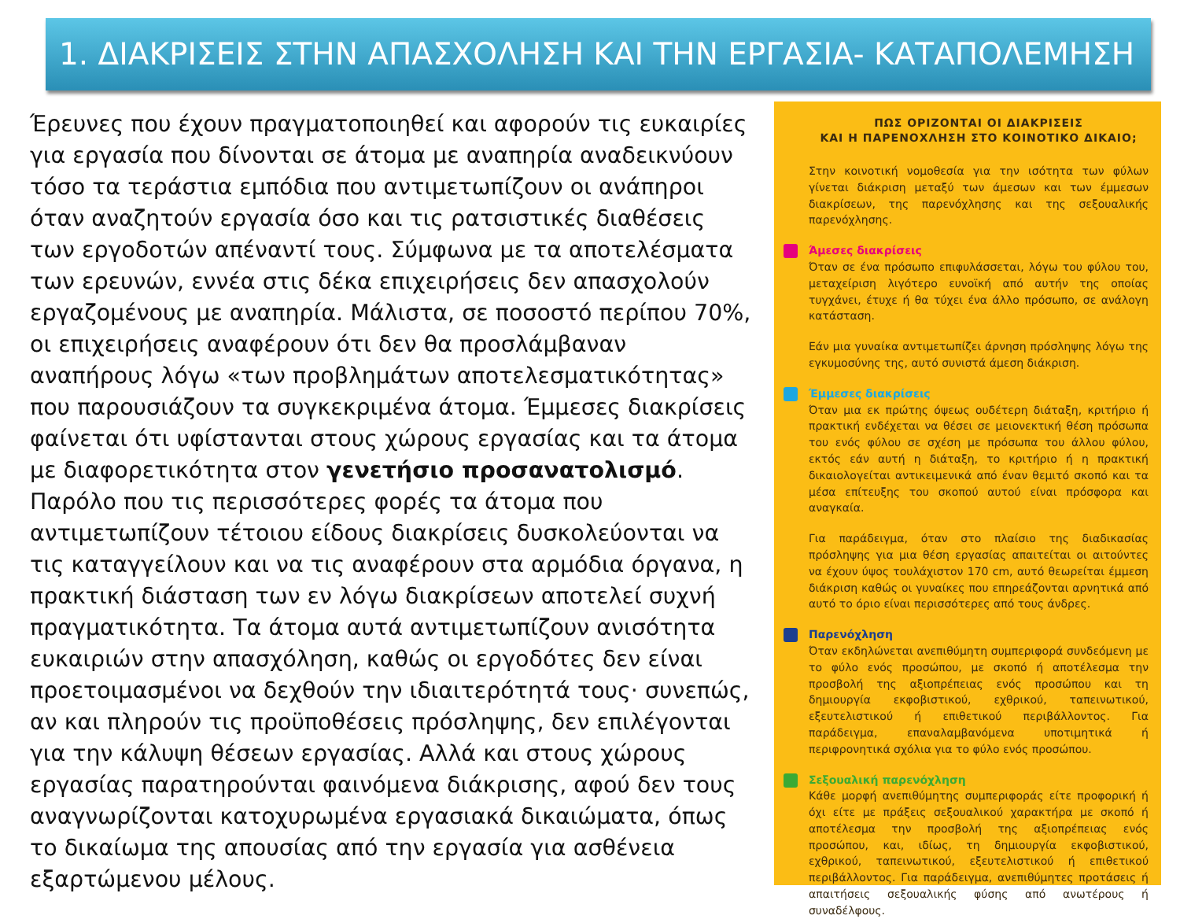1. ΔΙΑΚΡΙΣΕΙΣ ΣΤΗΝ ΑΠΑΣΧΟΛΗΣΗ ΚΑΙ ΤΗΝ ΕΡΓΑΣΙΑ- ΚΑΤΑΠΟΛΕΜΗΣΗ
Έρευνες που έχουν πραγματοποιηθεί και αφορούν τις ευκαιρίες για εργασία που δίνονται σε άτομα με αναπηρία αναδεικνύουν τόσο τα τεράστια εμπόδια που αντιμετωπίζουν οι ανάπηροι όταν αναζητούν εργασία όσο και τις ρατσιστικές διαθέσεις των εργοδοτών απέναντί τους. Σύμφωνα με τα αποτελέσματα των ερευνών, εννέα στις δέκα επιχειρήσεις δεν απασχολούν εργαζομένους με αναπηρία. Μάλιστα, σε ποσοστό περίπου 70%, οι επιχειρήσεις αναφέρουν ότι δεν θα προσλάμβαναν αναπήρους λόγω «των προβλημάτων αποτελεσματικότητας» που παρουσιάζουν τα συγκεκριμένα άτομα. Έμμεσες διακρίσεις φαίνεται ότι υφίστανται στους χώρους εργασίας και τα άτομα με διαφορετικότητα στον γενετήσιο προσανατολισμό. Παρόλο που τις περισσότερες φορές τα άτομα που αντιμετωπίζουν τέτοιου είδους διακρίσεις δυσκολεύονται να τις καταγγείλουν και να τις αναφέρουν στα αρμόδια όργανα, η πρακτική διάσταση των εν λόγω διακρίσεων αποτελεί συχνή πραγματικότητα. Τα άτομα αυτά αντιμετωπίζουν ανισότητα ευκαιριών στην απασχόληση, καθώς οι εργοδότες δεν είναι προετοιμασμένοι να δεχθούν την ιδιαιτερότητά τους· συνεπώς, αν και πληρούν τις προϋποθέσεις πρόσληψης, δεν επιλέγονται για την κάλυψη θέσεων εργασίας. Αλλά και στους χώρους εργασίας παρατηρούνται φαινόμενα διάκρισης, αφού δεν τους αναγνωρίζονται κατοχυρωμένα εργασιακά δικαιώματα, όπως το δικαίωμα της απουσίας από την εργασία για ασθένεια εξαρτώμενου μέλους.
ΠΩΣ ΟΡΙΖΟΝΤΑΙ ΟΙ ΔΙΑΚΡΙΣΕΙΣ
ΚΑΙ Η ΠΑΡΕΝΟΧΛΗΣΗ ΣΤΟ ΚΟΙΝΟΤΙΚΟ ΔΙΚΑΙΟ;
Στην κοινοτική νομοθεσία για την ισότητα των φύλων γίνεται διάκριση μεταξύ των άμεσων και των έμμεσων διακρίσεων, της παρενόχλησης και της σεξουαλικής παρενόχλησης.
Άμεσες διακρίσεις
Όταν σε ένα πρόσωπο επιφυλάσσεται, λόγω του φύλου του, μεταχείριση λιγότερο ευνοϊκή από αυτήν της οποίας τυγχάνει, έτυχε ή θα τύχει ένα άλλο πρόσωπο, σε ανάλογη κατάσταση.
Εάν μια γυναίκα αντιμετωπίζει άρνηση πρόσληψης λόγω της εγκυμοσύνης της, αυτό συνιστά άμεση διάκριση.
Έμμεσες διακρίσεις
Όταν μια εκ πρώτης όψεως ουδέτερη διάταξη, κριτήριο ή πρακτική ενδέχεται να θέσει σε μειονεκτική θέση πρόσωπα του ενός φύλου σε σχέση με πρόσωπα του άλλου φύλου, εκτός εάν αυτή η διάταξη, το κριτήριο ή η πρακτική δικαιολογείται αντικειμενικά από έναν θεμιτό σκοπό και τα μέσα επίτευξης του σκοπού αυτού είναι πρόσφορα και αναγκαία.
Για παράδειγμα, όταν στο πλαίσιο της διαδικασίας πρόσληψης για μια θέση εργασίας απαιτείται οι αιτούντες να έχουν ύψος τουλάχιστον 170 cm, αυτό θεωρείται έμμεση διάκριση καθώς οι γυναίκες που επηρεάζονται αρνητικά από αυτό το όριο είναι περισσότερες από τους άνδρες.
Παρενόχληση
Όταν εκδηλώνεται ανεπιθύμητη συμπεριφορά συνδεόμενη με το φύλο ενός προσώπου, με σκοπό ή αποτέλεσμα την προσβολή της αξιοπρέπειας ενός προσώπου και τη δημιουργία εκφοβιστικού, εχθρικού, ταπεινωτικού, εξευτελιστικού ή επιθετικού περιβάλλοντος. Για παράδειγμα, επαναλαμβανόμενα υποτιμητικά ή περιφρονητικά σχόλια για το φύλο ενός προσώπου.
Σεξουαλική παρενόχληση
Κάθε μορφή ανεπιθύμητης συμπεριφοράς είτε προφορική ή όχι είτε με πράξεις σεξουαλικού χαρακτήρα με σκοπό ή αποτέλεσμα την προσβολή της αξιοπρέπειας ενός προσώπου, και, ιδίως, τη δημιουργία εκφοβιστικού, εχθρικού, ταπεινωτικού, εξευτελιστικού ή επιθετικού περιβάλλοντος. Για παράδειγμα, ανεπιθύμητες προτάσεις ή απαιτήσεις σεξουαλικής φύσης από ανωτέρους ή συναδέλφους.